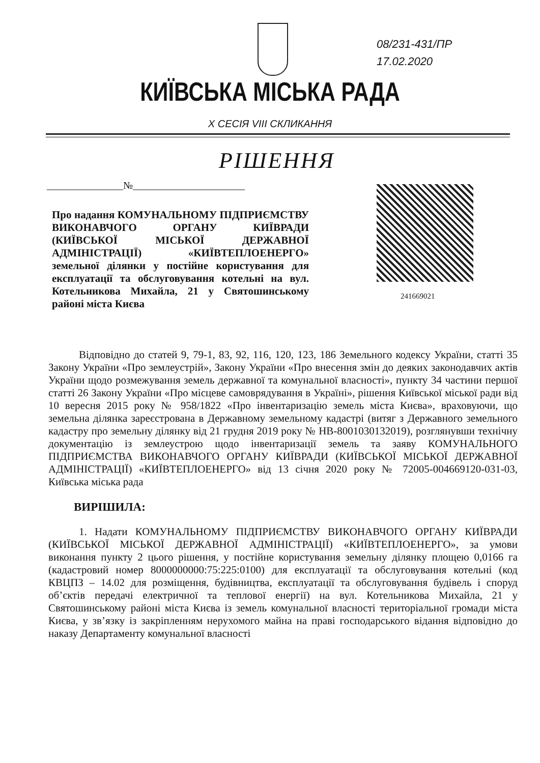08/231-431/ПР
17.02.2020
КИЇВСЬКА МІСЬКА РАДА
X СЕСІЯ VIII СКЛИКАННЯ
РІШЕННЯ
_______________№______________________
241669021
Про надання КОМУНАЛЬНОМУ ПІДПРИЄМСТВУ ВИКОНАВЧОГО ОРГАНУ КИЇВРАДИ (КИЇВСЬКОЇ МІСЬКОЇ ДЕРЖАВНОЇ АДМІНІСТРАЦІЇ) «КИЇВТЕПЛОЕНЕРГО» земельної ділянки у постійне користування для експлуатації та обслуговування котельні на вул. Котельникова Михайла, 21 у Святошинському районі міста Києва
Відповідно до статей 9, 79-1, 83, 92, 116, 120, 123, 186 Земельного кодексу України, статті 35 Закону України «Про землеустрій», Закону України «Про внесення змін до деяких законодавчих актів України щодо розмежування земель державної та комунальної власності», пункту 34 частини першої статті 26 Закону України «Про місцеве самоврядування в Україні», рішення Київської міської ради від 10 вересня 2015 року № 958/1822 «Про інвентаризацію земель міста Києва», враховуючи, що земельна ділянка зареєстрована в Державному земельному кадастрі (витяг з Державного земельного кадастру про земельну ділянку від 21 грудня 2019 року № НВ-8001030132019), розглянувши технічну документацію із землеустрою щодо інвентаризації земель та заяву КОМУНАЛЬНОГО ПІДПРИЄМСТВА ВИКОНАВЧОГО ОРГАНУ КИЇВРАДИ (КИЇВСЬКОЇ МІСЬКОЇ ДЕРЖАВНОЇ АДМІНІСТРАЦІЇ) «КИЇВТЕПЛОЕНЕРГО» від 13 січня 2020 року № 72005-004669120-031-03, Київська міська рада
ВИРІШИЛА:
1. Надати КОМУНАЛЬНОМУ ПІДПРИЄМСТВУ ВИКОНАВЧОГО ОРГАНУ КИЇВРАДИ (КИЇВСЬКОЇ МІСЬКОЇ ДЕРЖАВНОЇ АДМІНІСТРАЦІЇ) «КИЇВТЕПЛОЕНЕРГО», за умови виконання пункту 2 цього рішення, у постійне користування земельну ділянку площею 0,0166 га (кадастровий номер 8000000000:75:225:0100) для експлуатації та обслуговування котельні (код КВЦПЗ – 14.02 для розміщення, будівництва, експлуатації та обслуговування будівель і споруд об’єктів передачі електричної та теплової енергії) на вул. Котельникова Михайла, 21 у Святошинському районі міста Києва із земель комунальної власності територіальної громади міста Києва, у зв’язку із закріпленням нерухомого майна на праві господарського відання відповідно до наказу Департаменту комунальної власності